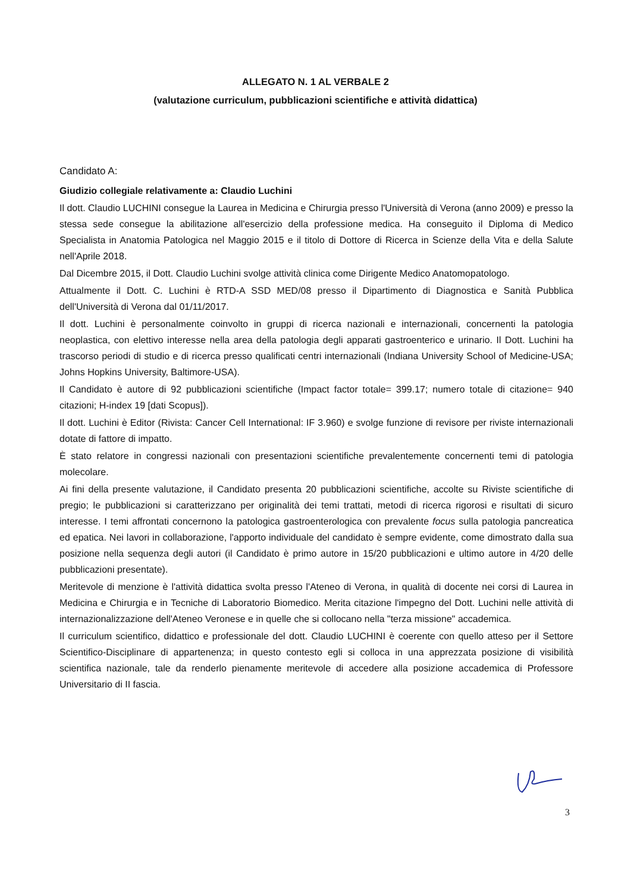ALLEGATO N. 1 AL VERBALE 2
(valutazione curriculum, pubblicazioni scientifiche e attività didattica)
Candidato A:
Giudizio collegiale relativamente a: Claudio Luchini
Il dott. Claudio LUCHINI consegue la Laurea in Medicina e Chirurgia presso l'Università di Verona (anno 2009) e presso la stessa sede consegue la abilitazione all'esercizio della professione medica. Ha conseguito il Diploma di Medico Specialista in Anatomia Patologica nel Maggio 2015 e il titolo di Dottore di Ricerca in Scienze della Vita e della Salute nell'Aprile 2018.
Dal Dicembre 2015, il Dott. Claudio Luchini svolge attività clinica come Dirigente Medico Anatomopatologo.
Attualmente il Dott. C. Luchini è RTD-A SSD MED/08 presso il Dipartimento di Diagnostica e Sanità Pubblica dell'Università di Verona dal 01/11/2017.
Il dott. Luchini è personalmente coinvolto in gruppi di ricerca nazionali e internazionali, concernenti la patologia neoplastica, con elettivo interesse nella area della patologia degli apparati gastroenterico e urinario. Il Dott. Luchini ha trascorso periodi di studio e di ricerca presso qualificati centri internazionali (Indiana University School of Medicine-USA; Johns Hopkins University, Baltimore-USA).
Il Candidato è autore di 92 pubblicazioni scientifiche (Impact factor totale= 399.17; numero totale di citazione= 940 citazioni; H-index 19 [dati Scopus]).
Il dott. Luchini è Editor (Rivista: Cancer Cell International: IF 3.960) e svolge funzione di revisore per riviste internazionali dotate di fattore di impatto.
È stato relatore in congressi nazionali con presentazioni scientifiche prevalentemente concernenti temi di patologia molecolare.
Ai fini della presente valutazione, il Candidato presenta 20 pubblicazioni scientifiche, accolte su Riviste scientifiche di pregio; le pubblicazioni si caratterizzano per originalità dei temi trattati, metodi di ricerca rigorosi e risultati di sicuro interesse. I temi affrontati concernono la patologica gastroenterologica con prevalente focus sulla patologia pancreatica ed epatica. Nei lavori in collaborazione, l'apporto individuale del candidato è sempre evidente, come dimostrato dalla sua posizione nella sequenza degli autori (il Candidato è primo autore in 15/20 pubblicazioni e ultimo autore in 4/20 delle pubblicazioni presentate).
Meritevole di menzione è l'attività didattica svolta presso l'Ateneo di Verona, in qualità di docente nei corsi di Laurea in Medicina e Chirurgia e in Tecniche di Laboratorio Biomedico. Merita citazione l'impegno del Dott. Luchini nelle attività di internazionalizzazione dell'Ateneo Veronese e in quelle che si collocano nella "terza missione" accademica.
Il curriculum scientifico, didattico e professionale del dott. Claudio LUCHINI è coerente con quello atteso per il Settore Scientifico-Disciplinare di appartenenza; in questo contesto egli si colloca in una apprezzata posizione di visibilità scientifica nazionale, tale da renderlo pienamente meritevole di accedere alla posizione accademica di Professore Universitario di II fascia.
3